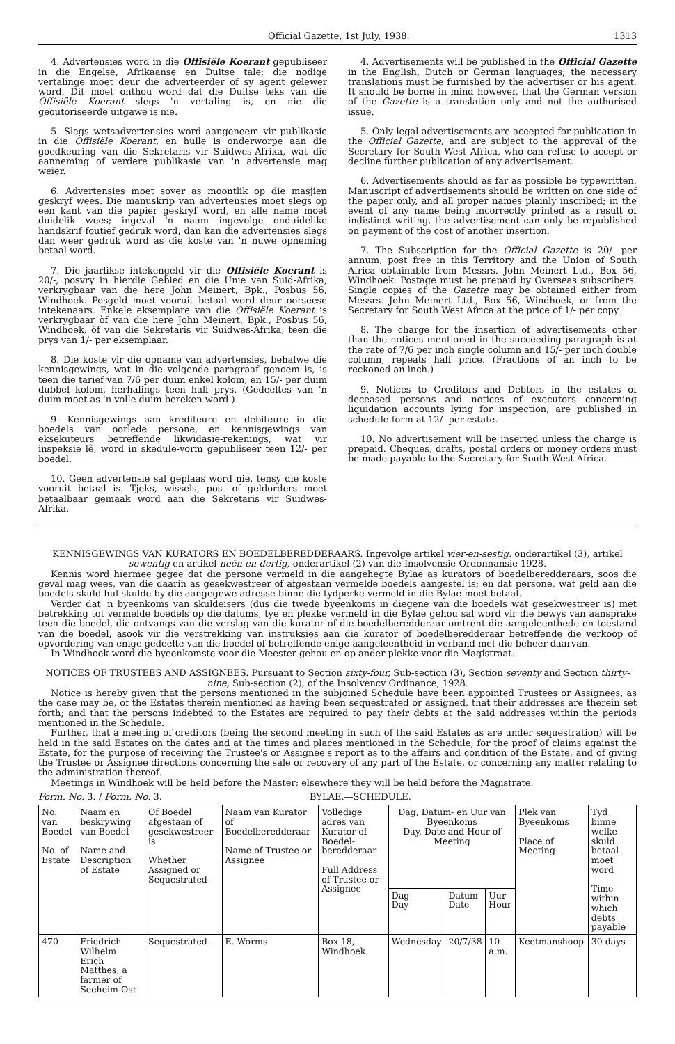Official Gazette, 1st July, 1938. 1313
4. Advertensies word in die Offisiële Koerant gepubliseer in die Engelse, Afrikaanse en Duitse tale; die nodige vertalinge moet deur die adverteerder of sy agent gelewer word. Dit moet onthou word dat die Duitse teks van die Offisiële Koerant slegs 'n vertaling is, en nie die geoutoriseerde uitgawe is nie.
5. Slegs wetsadvertensies word aangeneem vir publikasie in die Offisiële Koerant, en hulle is onderworpe aan die goedkeuring van die Sekretaris vir Suidwes-Afrika, wat die aanneming of verdere publikasie van 'n advertensie mag weier.
6. Advertensies moet sover as moontlik op die masjien geskryf wees. Die manuskrip van advertensies moet slegs op een kant van die papier geskryf word, en alle name moet duidelik wees; ingeval 'n naam ingevolge onduidelike handskrif foutief gedruk word, dan kan die advertensies slegs dan weer gedruk word as die koste van 'n nuwe opneming betaal word.
7. Die jaarlikse intekengeld vir die Offisiële Koerant is 20/-, posvry in hierdie Gebied en die Unie van Suid-Afrika, verkrygbaar van die here John Meinert, Bpk., Posbus 56, Windhoek. Posgeld moet vooruit betaal word deur oorseese intekenaars. Enkele eksemplare van die Offisiële Koerant is verkrygbaar òf van die here John Meinert, Bpk., Posbus 56, Windhoek, òf van die Sekretaris vir Suidwes-Afrika, teen die prys van 1/- per eksemplaar.
8. Die koste vir die opname van advertensies, behalwe die kennisgewings, wat in die volgende paragraaf genoem is, is teen die tarief van 7/6 per duim enkel kolom, en 15/- per duim dubbel kolom, herhalings teen half prys. (Gedeeltes van 'n duim moet as 'n volle duim bereken word.)
9. Kennisgewings aan krediteure en debiteure in die boedels van oorlede persone, en kennisgewings van eksekuteurs betreffende likwidasie-rekenings, wat vir inspeksie lê, word in skedule-vorm gepubliseer teen 12/- per boedel.
10. Geen advertensie sal geplaas word nie, tensy die koste vooruit betaal is. Tjeks, wissels, pos- of geldorders moet betaalbaar gemaak word aan die Sekretaris vir Suidwes-Afrika.
4. Advertisements will be published in the Official Gazette in the English, Dutch or German languages; the necessary translations must be furnished by the advertiser or his agent. It should be borne in mind however, that the German version of the Gazette is a translation only and not the authorised issue.
5. Only legal advertisements are accepted for publication in the Official Gazette, and are subject to the approval of the Secretary for South West Africa, who can refuse to accept or decline further publication of any advertisement.
6. Advertisements should as far as possible be typewritten. Manuscript of advertisements should be written on one side of the paper only, and all proper names plainly inscribed; in the event of any name being incorrectly printed as a result of indistinct writing, the advertisement can only be republished on payment of the cost of another insertion.
7. The Subscription for the Official Gazette is 20/- per annum, post free in this Territory and the Union of South Africa obtainable from Messrs. John Meinert Ltd., Box 56, Windhoek. Postage must be prepaid by Overseas subscribers. Single copies of the Gazette may be obtained either from Messrs. John Meinert Ltd., Box 56, Windhoek, or from the Secretary for South West Africa at the price of 1/- per copy.
8. The charge for the insertion of advertisements other than the notices mentioned in the succeeding paragraph is at the rate of 7/6 per inch single column and 15/- per inch double column, repeats half price. (Fractions of an inch to be reckoned an inch.)
9. Notices to Creditors and Debtors in the estates of deceased persons and notices of executors concerning liquidation accounts lying for inspection, are published in schedule form at 12/- per estate.
10. No advertisement will be inserted unless the charge is prepaid. Cheques, drafts, postal orders or money orders must be made payable to the Secretary for South West Africa.
KENNISGEWINGS VAN KURATORS EN BOEDELBEREDDERAARS. Ingevolge artikel vier-en-sestig, onderartikel (3), artikel sewentig en artikel neën-en-dertig, onderartikel (2) van die Insolvensie-Ordonnansie 1928.
Kennis word hiermee gegee dat die persone vermeld in die aangehegte Bylae as kurators of boedelberedderaars, soos die geval mag wees, van die daarin as gesekwestreer of afgestaan vermelde boedels aangestel is; en dat persone, wat geld aan die boedels skuld hul skulde by die aangegewe adresse binne die tydperke vermeld in die Bylae moet betaal.
Verder dat 'n byeenkoms van skuldeisers (dus die twede byeenkoms in diegene van die boedels wat gesekwestreer is) met betrekking tot vermelde boedels op die datums, tye en plekke vermeld in die Bylae gehou sal word vir die bewys van aansprake teen die boedel, die ontvangs van die verslag van die kurator of die boedelberedderaar omtrent die aangeleenthede en toestand van die boedel, asook vir die verstrekking van instruksies aan die kurator of boedelberedderaar betreffende die verkoop of opvordering van enige gedeelte van die boedel of betreffende enige aangeleentheid in verband met die beheer daarvan.
In Windhoek word die byeenkomste voor die Meester gehou en op ander plekke voor die Magistraat.
NOTICES OF TRUSTEES AND ASSIGNEES. Pursuant to Section sixty-four, Sub-section (3), Section seventy and Section thirty-nine, Sub-section (2), of the Insolvency Ordinance, 1928.
Notice is hereby given that the persons mentioned in the subjoined Schedule have been appointed Trustees or Assignees, as the case may be, of the Estates therein mentioned as having been sequestrated or assigned, that their addresses are therein set forth; and that the persons indebted to the Estates are required to pay their debts at the said addresses within the periods mentioned in the Schedule.
Further, that a meeting of creditors (being the second meeting in such of the said Estates as are under sequestration) will be held in the said Estates on the dates and at the times and places mentioned in the Schedule, for the proof of claims against the Estate, for the purpose of receiving the Trustee's or Assignee's report as to the affairs and condition of the Estate, and of giving the Trustee or Assignee directions concerning the sale or recovery of any part of the Estate, or concerning any matter relating to the administration thereof.
Meetings in Windhoek will be held before the Master; elsewhere they will be held before the Magistrate.
Form. No. 3. / Form. No. 3. BYLAE.—SCHEDULE.
| No. van Boedel No. of Estate | Naam en beskrywing van Boedel Name and Description of Estate | Of Boedel afgestaan of gesekwestreer is Whether Assigned or Sequestrated | Naam van Kurator of Boedelberedderaar Name of Trustee or Assignee | Volledige adres van Kurator of Boedel-beredderaar Full Address of Trustee or Assignee | Dag, Datum- en Uur van Byeenkoms Day, Date and Hour of Meeting | | | Plek van Byeenkoms Place of Meeting | Tyd binne welke skuld betaal moet word Time within which debts payable |
| --- | --- | --- | --- | --- | --- | --- | --- | --- | --- |
| | | | | | Dag Day | Datum Date | Uur Hour | | |
| 470 | Friedrich Wilhelm Erich Matthes, a farmer of Seeheim-Ost | Sequestrated | E. Worms | Box 18, Windhoek | Wednesday | 20/7/38 | 10 a.m. | Keetmanshoop | 30 days |